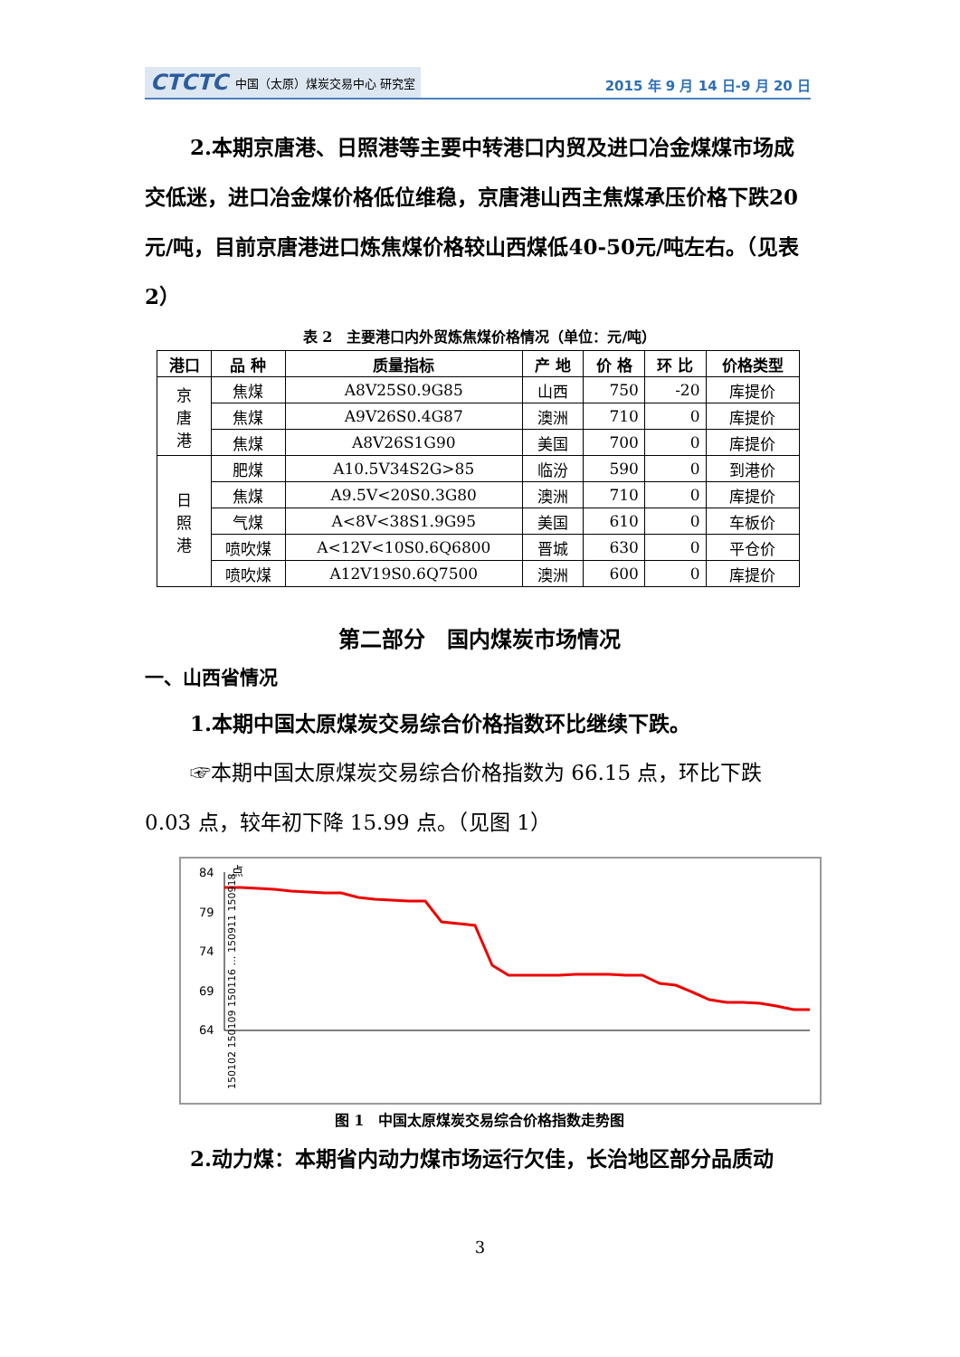CTCTC 中国（太原）煤炭交易中心 研究室
2015 年 9 月 14 日-9 月 20 日
2.本期京唐港、日照港等主要中转港口内贸及进口冶金煤煤市场成交低迷，进口冶金煤价格低位维稳，京唐港山西主焦煤承压价格下跌20元/吨，目前京唐港进口炼焦煤价格较山西煤低40-50元/吨左右。（见表2）
表 2　主要港口内外贸炼焦煤价格情况（单位：元/吨）
| 港口 | 品 种 | 质量指标 | 产 地 | 价 格 | 环 比 | 价格类型 |
| --- | --- | --- | --- | --- | --- | --- |
| 京 唐 港 | 焦煤 | A8V25S0.9G85 | 山西 | 750 | -20 | 库提价 |
| | 焦煤 | A9V26S0.4G87 | 澳洲 | 710 | 0 | 库提价 |
| | 焦煤 | A8V26S1G90 | 美国 | 700 | 0 | 库提价 |
| 日 照 港 | 肥煤 | A10.5V34S2G>85 | 临汾 | 590 | 0 | 到港价 |
| | 焦煤 | A9.5V<20S0.3G80 | 澳洲 | 710 | 0 | 库提价 |
| | 气煤 | A<8V<38S1.9G95 | 美国 | 610 | 0 | 车板价 |
| | 喷吹煤 | A<12V<10S0.6Q6800 | 晋城 | 630 | 0 | 平仓价 |
| | 喷吹煤 | A12V19S0.6Q7500 | 澳洲 | 600 | 0 | 库提价 |
第二部分　国内煤炭市场情况
一、山西省情况
1.本期中国太原煤炭交易综合价格指数环比继续下跌。
☞本期中国太原煤炭交易综合价格指数为 66.15 点，环比下跌 0.03 点，较年初下降 15.99 点。（见图 1）
84
79
74
69
64
点
150102 150109 150116 … 150911 150918
图 1　中国太原煤炭交易综合价格指数走势图
2.动力煤：本期省内动力煤市场运行欠佳，长治地区部分品质动
3